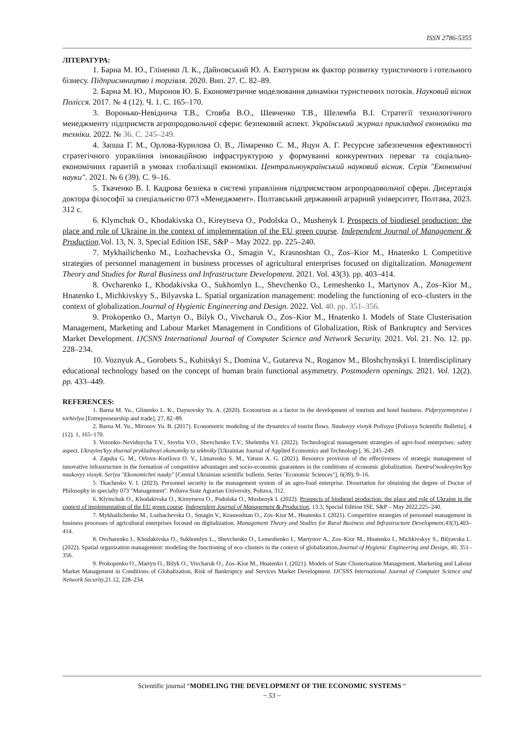ISSN 2786-5355
ЛІТЕРАТУРА:
1. Барна М. Ю., Гліненко Л. К., Дайновський Ю. А. Екотуризм як фактор розвитку туристичного і готельного бізнесу. Підприємництво і торгівля. 2020. Вип. 27. С. 82–89.
2. Барна М. Ю., Миронов Ю. Б. Економетричне моделювання динаміки туристичних потоків. Науковий вісник Полісся. 2017. № 4 (12). Ч. 1. С. 165–170.
3. Воронько-Невіднича Т.В., Стовба В.О., Шевченко Т.В., Шелемба В.І. Стратегії технологічного менеджменту підприємств агропродовольчої сфери: безпековий аспект. Український журнал прикладної економіки та техніки. 2022. № 36. С. 245–249.
4. Запша Г. М., Орлова-Курилова О. В., Лімаренко С. М., Яцун А. Г. Ресурсне забезпечення ефективності стратегічного управління інноваційною інфраструктурою у формуванні конкурентних переваг та соціально-економічних гарантій в умовах глобалізації економіки. Центральноукраїнський науковий вісник. Серія "Економічні науки". 2021. № 6 (39). С. 9–16.
5. Ткаченко В. І. Кадрова безпека в системі управління підприємством агропродовольчої сфери. Дисертація доктора філософії за спеціальністю 073 «Менеджмент». Полтавський державний аграрний університет, Полтава, 2023. 312 с.
6. Klymchuk O., Khodakivska O., Kireytseva O., Podolska O., Mushenyk I. Prospects of biodiesel production: the place and role of Ukraine in the context of implementation of the EU green course. Independent Journal of Management & Production.Vol. 13, N. 3, Special Edition ISE, S&P – May 2022. pp. 225–240.
7. Mykhailichenko M., Lozhachevska O., Smagin V., Krasnoshtan O., Zos–Kior M., Hnatenko I. Competitive strategies of personnel management in business processes of agricultural enterprises focused on digitalization. Management Theory and Studies for Rural Business and Infrastructure Development. 2021. Vol. 43(3). pp. 403–414.
8. Ovcharenko I., Khodakivska O., Sukhomlyn L., Shevchenko O., Lemeshenko I., Martynov A., Zos–Kior M., Hnatenko I., Michkivskyy S., Bilyavska L. Spatial organization management: modeling the functioning of eco–clusters in the context of globalization.Journal of Hygienic Engineering and Design. 2022. Vol. 40. pp. 351–356.
9. Prokopenko O., Martyn O., Bilyk O., Vivcharuk O., Zos–Kior M., Hnatenko I. Models of State Clusterisation Management, Marketing and Labour Market Management in Conditions of Globalization, Risk of Bankruptcy and Services Market Development. IJCSNS International Journal of Computer Science and Network Security. 2021. Vol. 21. No. 12. pp. 228–234.
10. Voznyuk A., Gorobets S., Kubitskyi S., Domina V., Gutareva N., Roganov M., Bloshchynskyi I. Interdisciplinary educational technology based on the concept of human brain functional asymmetry. Postmodern openings. 2021. Vol. 12(2). pp. 433–449.
REFERENCES:
1. Barna M. Yu., Glinenko L. K., Daynovsky Yu. A. (2020). Ecotourism as a factor in the development of tourism and hotel business. Pidpryyemnytstvo i torhivlya [Entrepreneurship and trade], 27, 82–89.
2. Barna M. Yu., Mironov Yu. B. (2017). Econometric modeling of the dynamics of tourist flows. Naukovyy visnyk Polissya [Polissya Scientific Bulletin], 4 (12). 1, 165–170.
3. Voronko–Nevidnycha T.V., Stovba V.O., Shevchenko T.V., Shelemba V.I. (2022). Technological management strategies of agro-food enterprises: safety aspect. Ukrayins'kyy zhurnal prykladnoyi ekonomiky ta tekhniky [Ukrainian Journal of Applied Economics and Technology], 36, 245–249.
4. Zapsha G. M., Orlova–Kurilova O. V., Limarenko S. M., Yatsun A. G. (2021). Resource provision of the effectiveness of strategic management of innovative infrastructure in the formation of competitive advantages and socio-economic guarantees in the conditions of economic globalization. Tsentral'noukrayins'kyy naukovyy visnyk. Seriya "Ekonomichni nauky" [Central Ukrainian scientific bulletin. Series "Economic Sciences"], 6(39), 9–16.
5. Tkachenko V. I. (2023). Personnel security in the management system of an agro-food enterprise. Dissertation for obtaining the degree of Doctor of Philosophy in specialty 073 "Management". Poltava State Agrarian University, Poltava, 312.
6. Klymchuk O., Khodakivska O., Kireytseva O., Podolska O., Mushenyk I. (2022). Prospects of biodiesel production: the place and role of Ukraine in the context of implementation of the EU green course. Independent Journal of Management & Production, 13.3, Special Edition ISE, S&P – May 2022,225–240.
7. Mykhailichenko M., Lozhachevska O., Smagin V., Krasnoshtan O., Zos–Kior M., Hnatenko I. (2021). Competitive strategies of personnel management in business processes of agricultural enterprises focused on digitalization. Management Theory and Studies for Rural Business and Infrastructure Development, 43(3),403–414.
8. Ovcharenko I., Khodakivska O., Sukhomlyn L., Shevchenko O., Lemeshenko I., Martynov A., Zos–Kior M., Hnatenko I., Michkivskyy S., Bilyavska L. (2022). Spatial organization management: modeling the functioning of eco–clusters in the context of globalization.Journal of Hygienic Engineering and Design, 40, 351–356.
9. Prokopenko O., Martyn O., Bilyk O., Vivcharuk O., Zos–Kior M., Hnatenko I. (2021). Models of State Clusterisation Management, Marketing and Labour Market Management in Conditions of Globalization, Risk of Bankruptcy and Services Market Development. IJCSNS International Journal of Computer Science and Network Security, 21.12, 228–234.
Scientific journal “MODELING THE DEVELOPMENT OF THE ECONOMIC SYSTEMS “
~ 53 ~